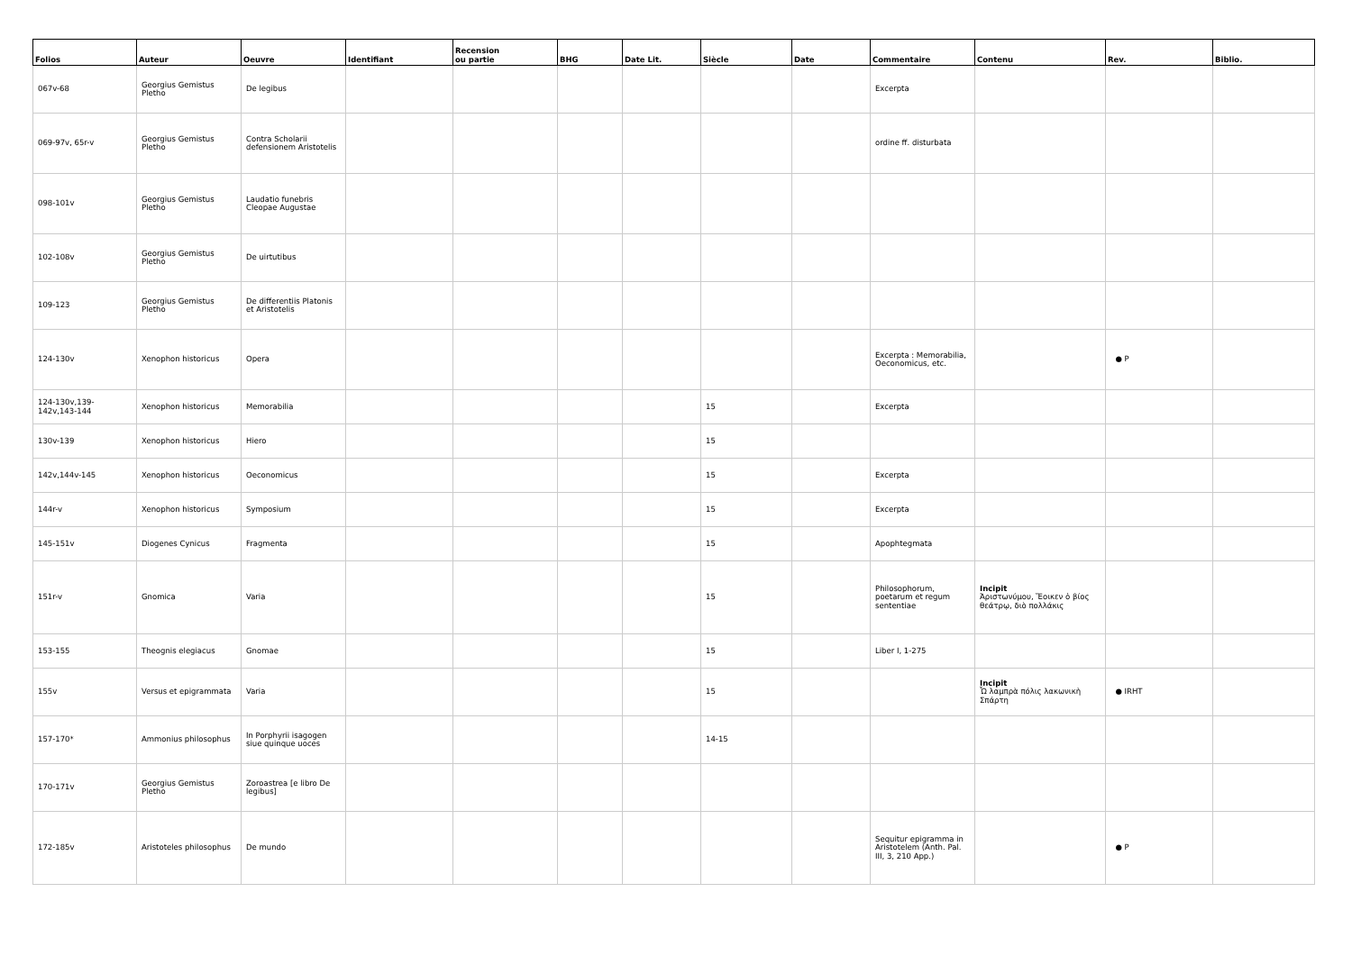| Folios | Auteur | Oeuvre | Identifiant | Recension ou partie | BHG | Date Lit. | Siècle | Date | Commentaire | Contenu | Rev. | Biblio. |
| --- | --- | --- | --- | --- | --- | --- | --- | --- | --- | --- | --- | --- |
| 067v-68 | Georgius Gemistus Pletho | De legibus | | | | | | | Excerpta | | | |
| 069-97v, 65r-v | Georgius Gemistus Pletho | Contra Scholarii defensionem Aristotelis | | | | | | | ordine ff. disturbata | | | |
| 098-101v | Georgius Gemistus Pletho | Laudatio funebris Cleopae Augustae | | | | | | | | | | |
| 102-108v | Georgius Gemistus Pletho | De uirtutibus | | | | | | | | | | |
| 109-123 | Georgius Gemistus Pletho | De differentiis Platonis et Aristotelis | | | | | | | | | | |
| 124-130v | Xenophon historicus | Opera | | | | | | | Excerpta : Memorabilia, Oeconomicus, etc. | | ● P | |
| 124-130v,139-142v,143-144 | Xenophon historicus | Memorabilia | | | | | 15 | | Excerpta | | | |
| 130v-139 | Xenophon historicus | Hiero | | | | | 15 | | | | | |
| 142v,144v-145 | Xenophon historicus | Oeconomicus | | | | | 15 | | Excerpta | | | |
| 144r-v | Xenophon historicus | Symposium | | | | | 15 | | Excerpta | | | |
| 145-151v | Diogenes Cynicus | Fragmenta | | | | | 15 | | Apophtegmata | | | |
| 151r-v | Gnomica | Varia | | | | | 15 | | Philosophorum, poetarum et regum sententiae | Incipit Ἀριστωνύμου, Ἔοικεν ὁ βίος θεάτρῳ, διὸ πολλάκις | | |
| 153-155 | Theognis elegiacus | Gnomae | | | | | 15 | | Liber I, 1-275 | | | |
| 155v | Versus et epigrammata | Varia | | | | | 15 | | | Incipit Ὦ λαμπρὰ πόλις λακωνικὴ Σπάρτη | ● IRHT | |
| 157-170* | Ammonius philosophus | In Porphyrii isagogen siue quinque uoces | | | | | 14-15 | | | | | |
| 170-171v | Georgius Gemistus Pletho | Zoroastrea [e libro De legibus] | | | | | | | | | | |
| 172-185v | Aristoteles philosophus | De mundo | | | | | | | Sequitur epigramma in Aristotelem (Anth. Pal. III, 3, 210 App.) | | ● P | |